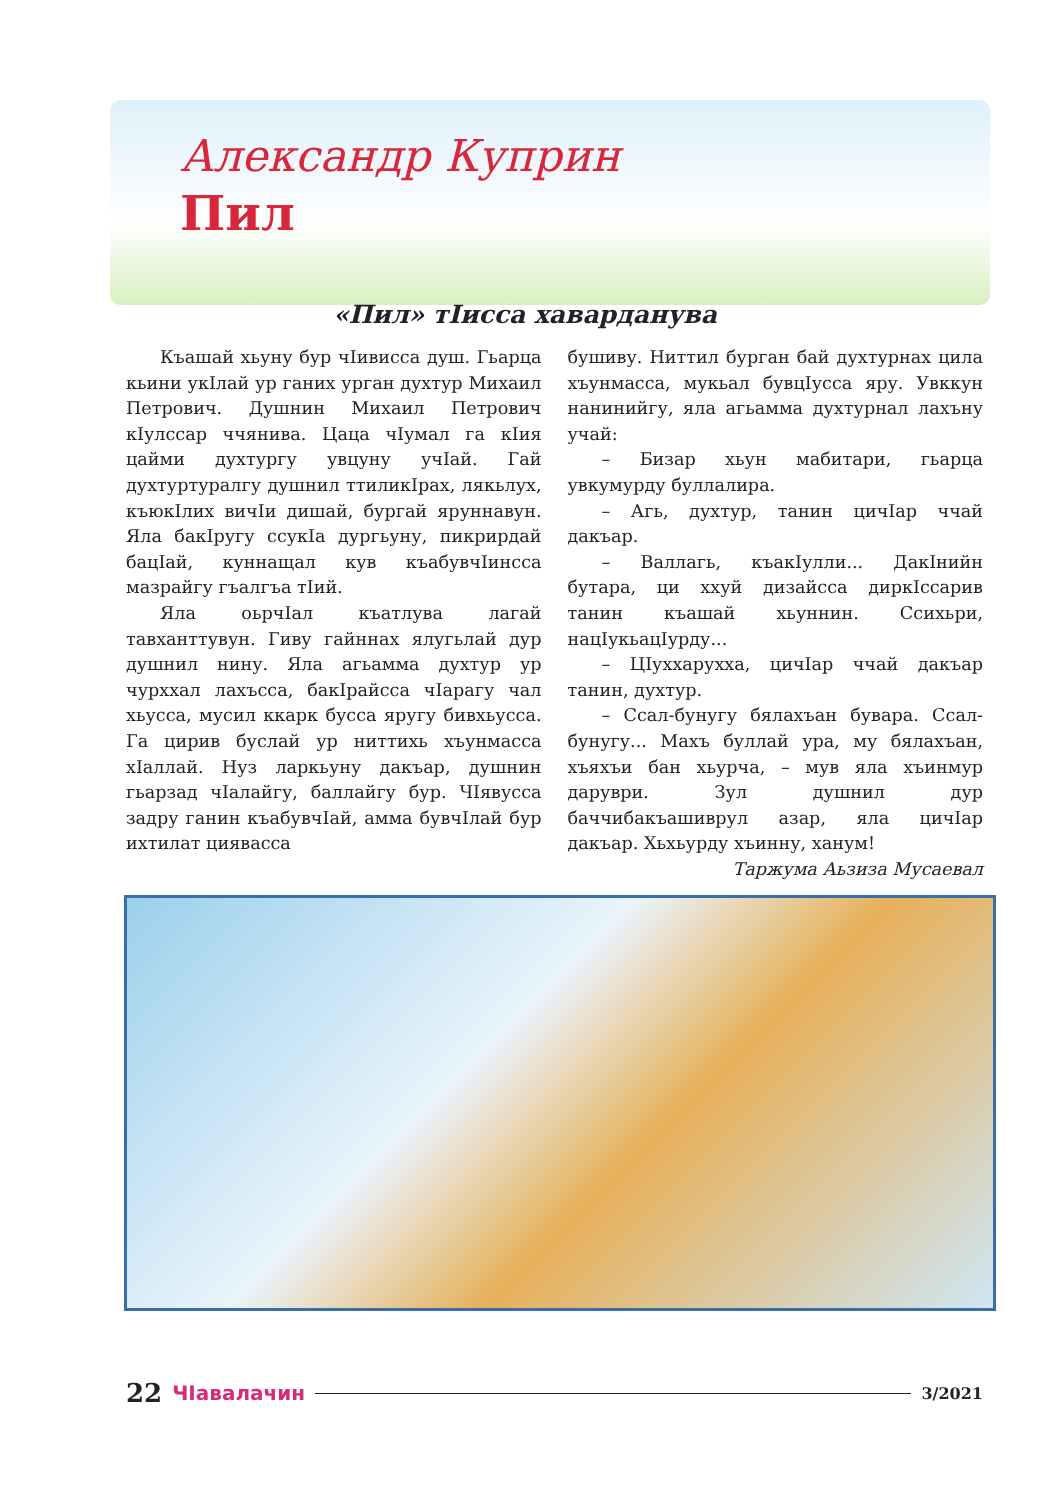Александр Куприн
Пил
«Пил» тIисса хаварданува
Къашай хьуну бур чIивисса душ. Гьарца кьини укIлай ур ганих урган духтур Михаил Петрович. Душнин Михаил Петрович кIулссар ччянива. Цаца чIумал га кIия цайми духтургу увцуну учIай. Гай духтуртуралгу душнил ттиликIрах, лякьлух, къюкIлих вичIи дишай, бургай яруннавун. Яла бакIругу ссукIа дургьуну, пикрирдай бацIай, куннащал кув къабувчIинсса мазрайгу гъалгъа тIий.
Яла оьрчIал къатлува лагай тавханттувун. Гиву гайннах ялугьлай дур душнил нину. Яла агьамма духтур ур чурххал лахъсса, бакIрайсса чIарагу чал хьусса, мусил ккарк бусса яругу бивхьусса. Га цирив буслай ур ниттихь хъунмасса хIаллай. Нуз ларкьуну дакъар, душнин гьарзад чIалайгу, баллайгу бур. ЧIявусса задру ганин къабувчIай, амма бувчIлай бур ихтилат циявасса
бушиву. Ниттил бурган бай духтурнах цила хъунмасса, мукьал бувцIусса яру. Увккун нанинийгу, яла агьамма духтурнал лахъну учай:
– Бизар хьун мабитари, гьарца увкумурду буллалира.
– Агь, духтур, танин цичIар ччай дакъар.
– Валлагь, къакIулли... ДакIнийн бутара, ци ххуй дизайсса диркIссарив танин къашай хьуннин. Ссихьри, нацIукьацIурду...
– ЦIуххарухха, цичIар ччай дакъар танин, духтур.
– Ссал-бунугу бялахъан бувара. Ссал-бунугу... Махъ буллай ура, му бялахъан, хъяхъи бан хьурча, – мув яла хъинмур даруври. Зул душнил дур баччибакъашиврул азар, яла цичIар дакъар. Хьхьурду хъинну, ханум!
Таржума Аьзиза Мусаевал
22 ЧIавалачин 3/2021